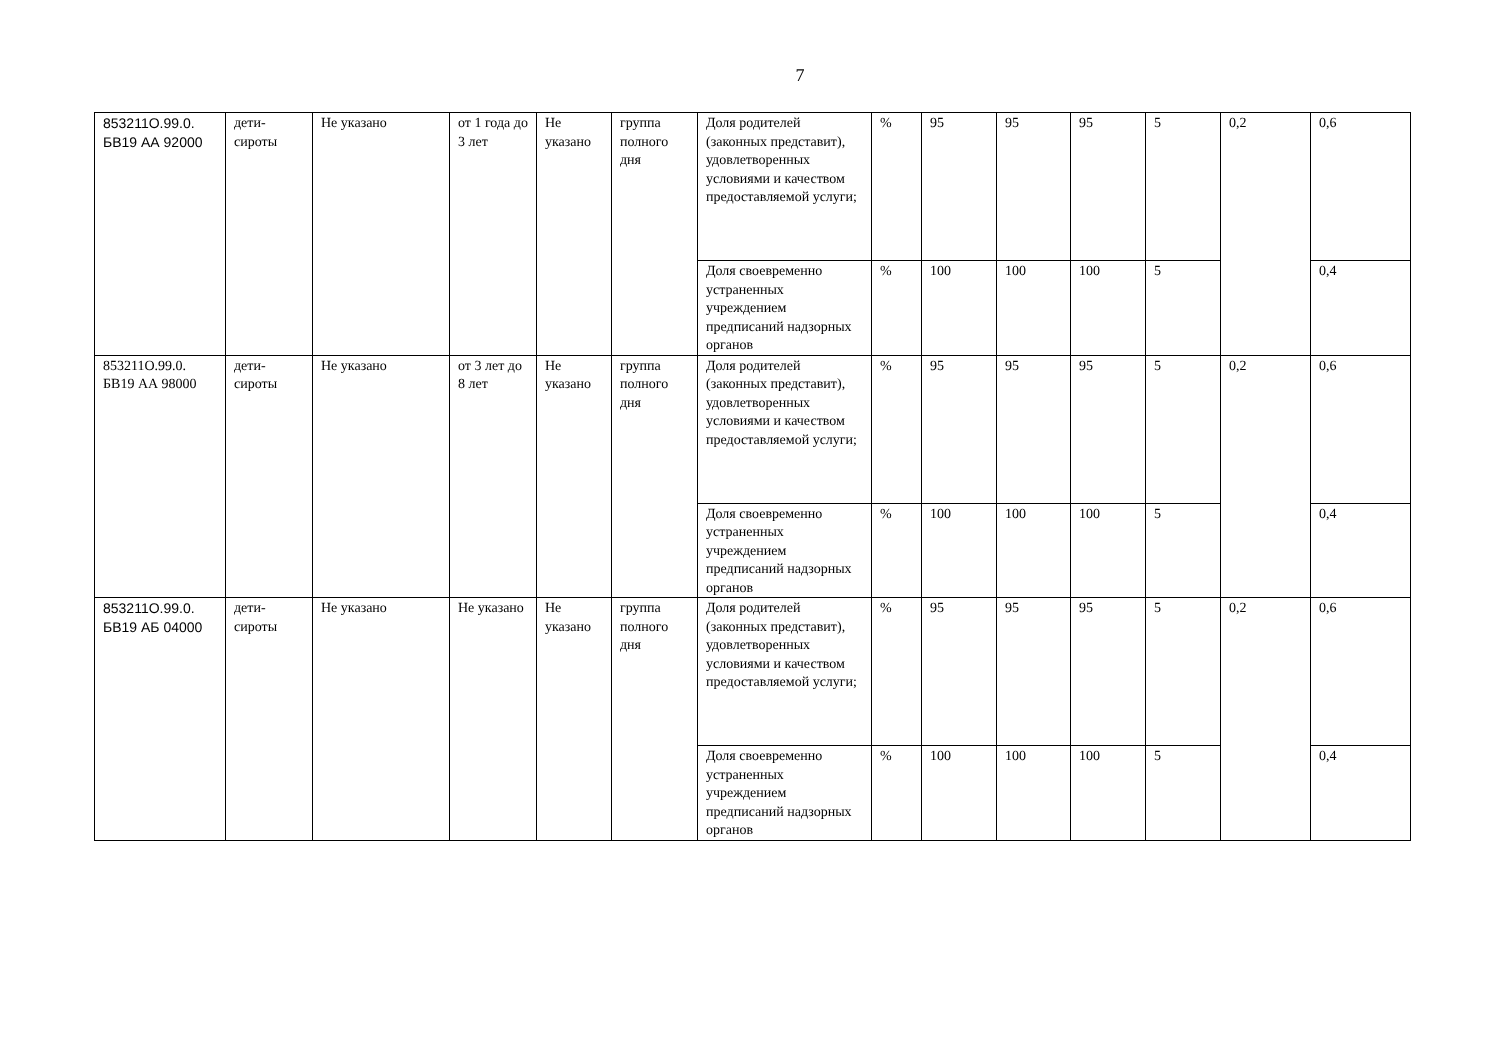7
| 853211О.99.0. БВ19 АА 92000 | дети-сироты | Не указано | от 1 года до 3 лет | Не указано | группа полного дня | Доля родителей (законных представит), удовлетворенных условиями и качеством предоставляемой услуги; | % | 95 | 95 | 95 | 5 | 0,2 | 0,6 |
| | | | | | | Доля своевременно устраненных учреждением предписаний надзорных органов | % | 100 | 100 | 100 | 5 | | 0,4 |
| 853211О.99.0. БВ19 АА 98000 | дети-сироты | Не указано | от 3 лет до 8 лет | Не указано | группа полного дня | Доля родителей (законных представит), удовлетворенных условиями и качеством предоставляемой услуги; | % | 95 | 95 | 95 | 5 | 0,2 | 0,6 |
| | | | | | | Доля своевременно устраненных учреждением предписаний надзорных органов | % | 100 | 100 | 100 | 5 | | 0,4 |
| 853211О.99.0. БВ19 АБ 04000 | дети-сироты | Не указано | Не указано | Не указано | группа полного дня | Доля родителей (законных представит), удовлетворенных условиями и качеством предоставляемой услуги; | % | 95 | 95 | 95 | 5 | 0,2 | 0,6 |
| | | | | | | Доля своевременно устраненных учреждением предписаний надзорных органов | % | 100 | 100 | 100 | 5 | | 0,4 |